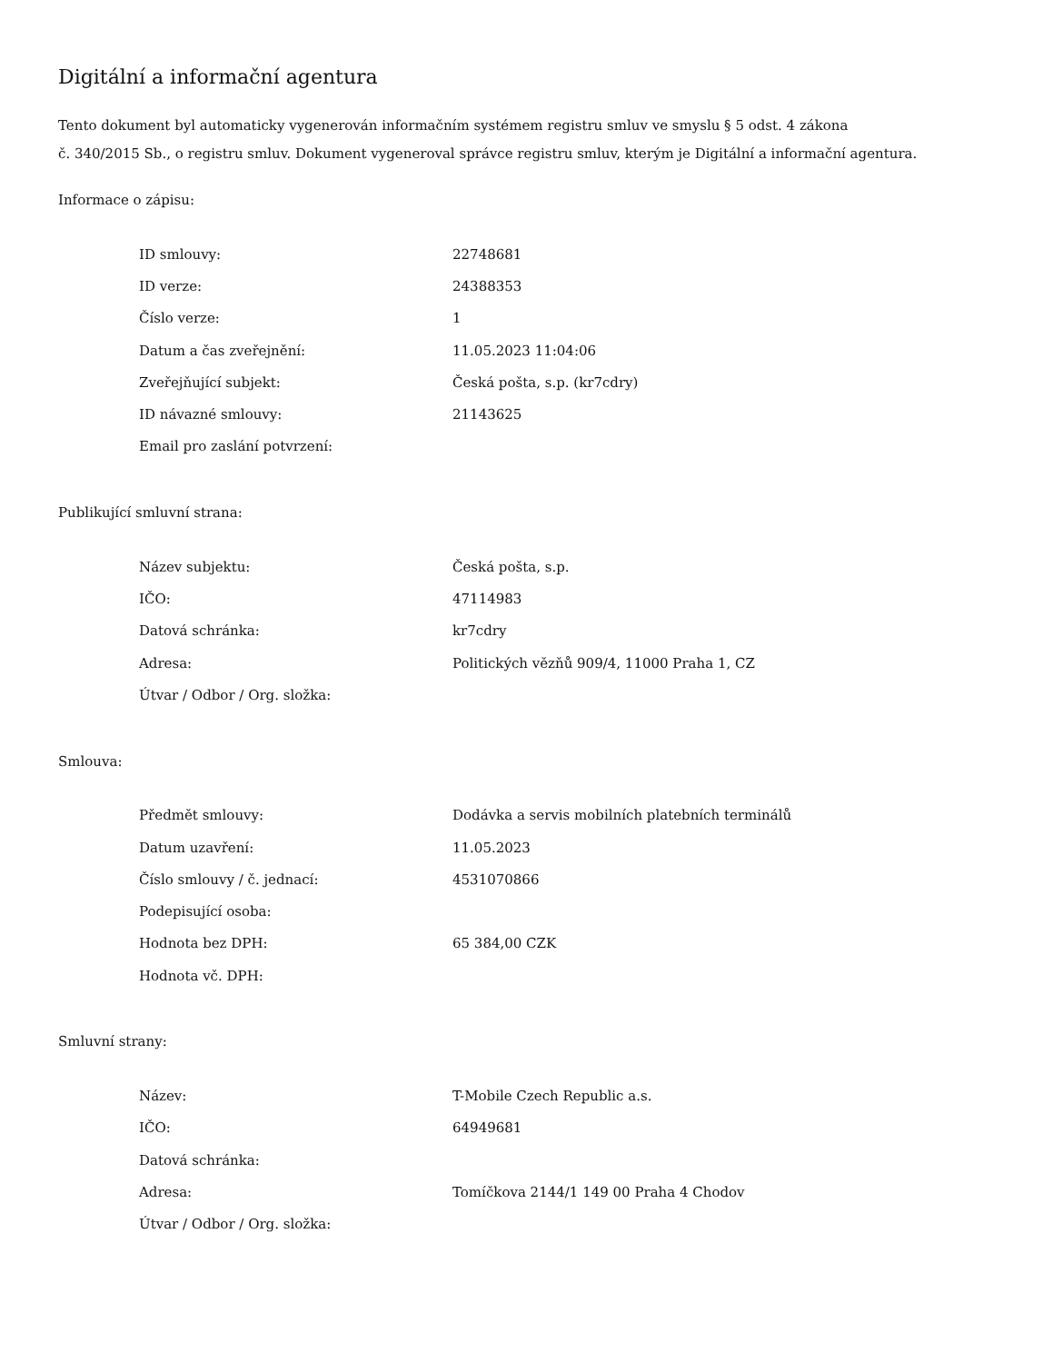Digitální a informační agentura
Tento dokument byl automaticky vygenerován informačním systémem registru smluv ve smyslu § 5 odst. 4 zákona
č. 340/2015 Sb., o registru smluv. Dokument vygeneroval správce registru smluv, kterým je Digitální a informační agentura.
Informace o zápisu:
| ID smlouvy: | 22748681 |
| ID verze: | 24388353 |
| Číslo verze: | 1 |
| Datum a čas zveřejnění: | 11.05.2023 11:04:06 |
| Zveřejňující subjekt: | Česká pošta, s.p. (kr7cdry) |
| ID návazné smlouvy: | 21143625 |
| Email pro zaslání potvrzení: | |
Publikující smluvní strana:
| Název subjektu: | Česká pošta, s.p. |
| IČO: | 47114983 |
| Datová schránka: | kr7cdry |
| Adresa: | Politických vězňů 909/4, 11000 Praha 1, CZ |
| Útvar / Odbor / Org. složka: | |
Smlouva:
| Předmět smlouvy: | Dodávka a servis mobilních platebních terminálů |
| Datum uzavření: | 11.05.2023 |
| Číslo smlouvy / č. jednací: | 4531070866 |
| Podepisující osoba: | |
| Hodnota bez DPH: | 65 384,00 CZK |
| Hodnota vč. DPH: | |
Smluvní strany:
| Název: | T-Mobile Czech Republic a.s. |
| IČO: | 64949681 |
| Datová schránka: | |
| Adresa: | Tomíčkova 2144/1 149 00 Praha 4 Chodov |
| Útvar / Odbor / Org. složka: | |